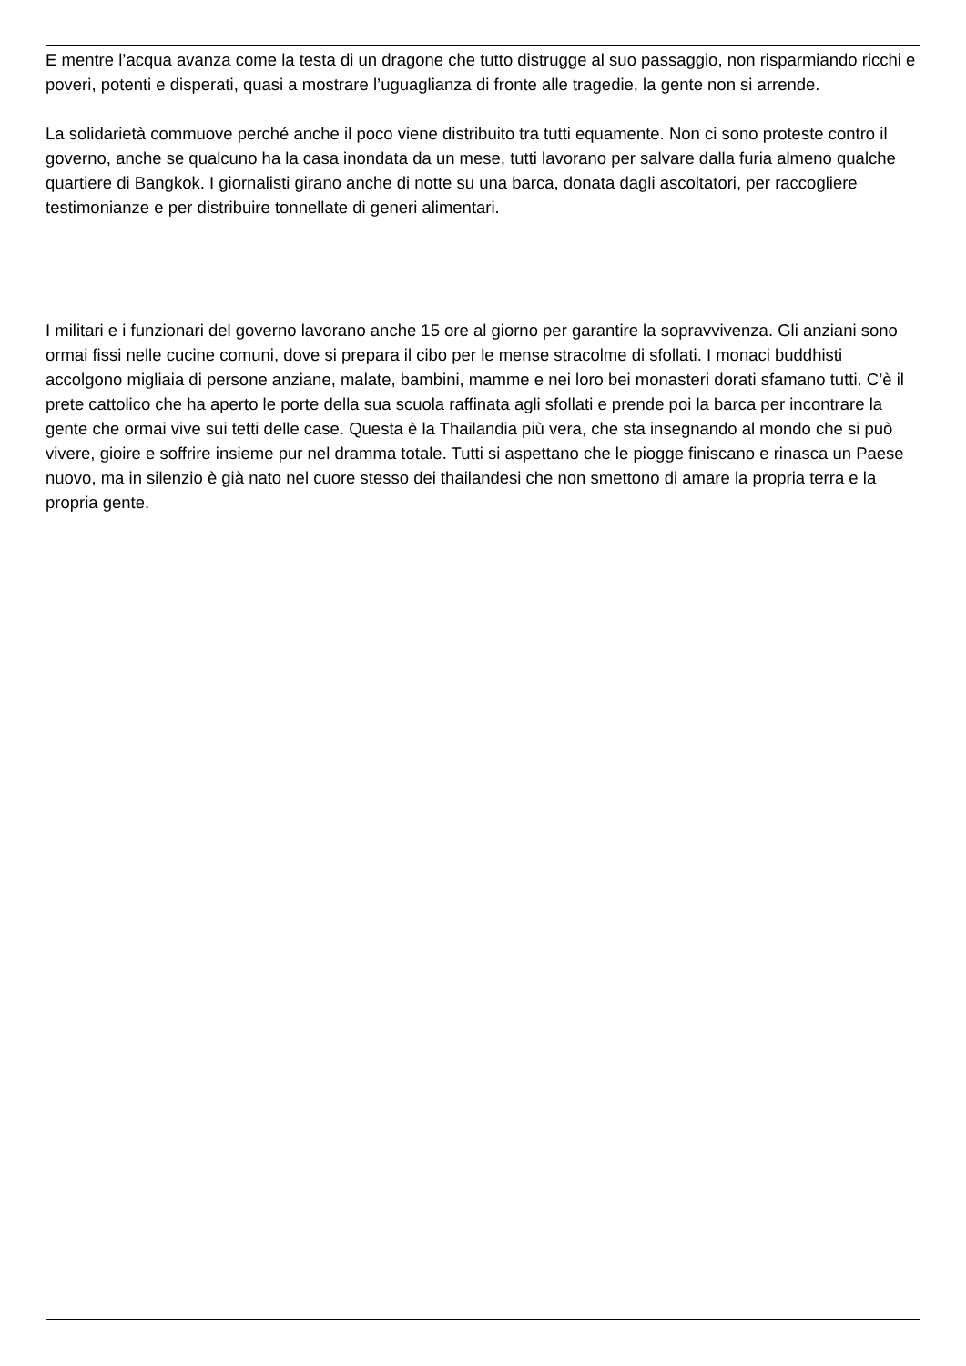E mentre l’acqua avanza come la testa di un dragone che tutto distrugge al suo passaggio, non risparmiando ricchi e poveri, potenti e disperati, quasi a mostrare l’uguaglianza di fronte alle tragedie, la gente non si arrende.
La solidarietà commuove perché anche il poco viene distribuito tra tutti equamente. Non ci sono proteste contro il governo, anche se qualcuno ha la casa inondata da un mese, tutti lavorano per salvare dalla furia almeno qualche quartiere di Bangkok. I giornalisti girano anche di notte su una barca, donata dagli ascoltatori, per raccogliere testimonianze e per distribuire tonnellate di generi alimentari.
I militari e i funzionari del governo lavorano anche 15 ore al giorno per garantire la sopravvivenza. Gli anziani sono ormai fissi nelle cucine comuni, dove si prepara il cibo per le mense stracolme di sfollati. I monaci buddhisti accolgono migliaia di persone anziane, malate, bambini, mamme e nei loro bei monasteri dorati sfamano tutti. C’è il prete cattolico che ha aperto le porte della sua scuola raffinata agli sfollati e prende poi la barca per incontrare la gente che ormai vive sui tetti delle case. Questa è la Thailandia più vera, che sta insegnando al mondo che si può vivere, gioire e soffrire insieme pur nel dramma totale. Tutti si aspettano che le piogge finiscano e rinasca un Paese nuovo, ma in silenzio è già nato nel cuore stesso dei thailandesi che non smettono di amare la propria terra e la propria gente.